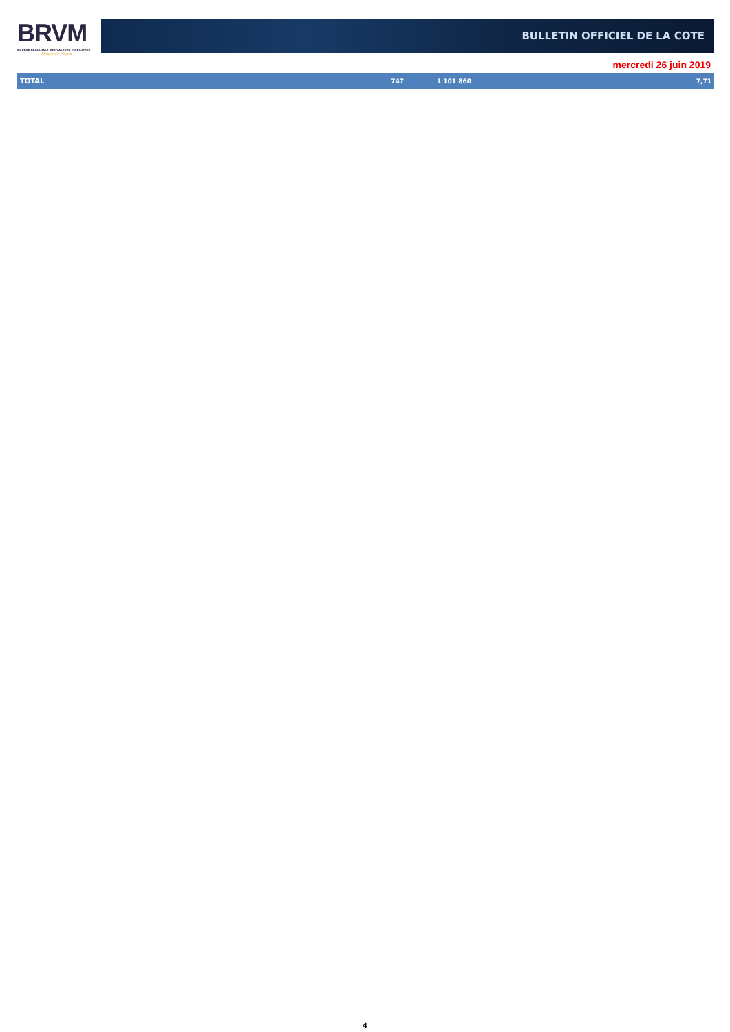BRVM
BOURSE REGIONALE DES VALEURS MOBILIERES
Afrique de l'Ouest
BULLETIN OFFICIEL DE LA COTE
mercredi 26 juin 2019
| TOTAL | 747 | 1 101 860 | 7,71 |
4